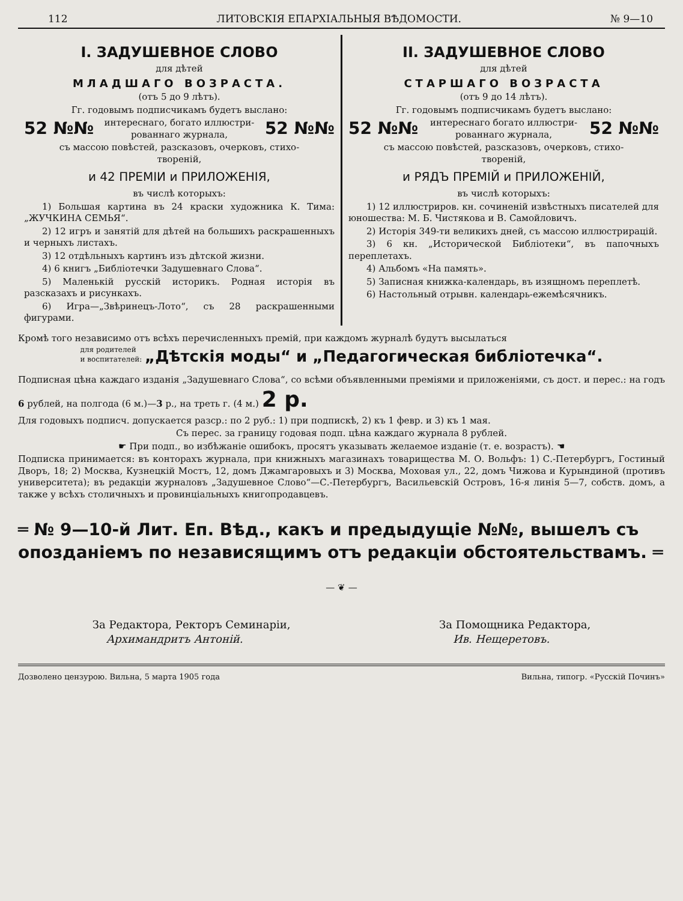112 ЛИТОВСКІЯ ЕПАРХІАЛЬНЫЯ ВѢДОМОСТИ. № 9—10
I. ЗАДУШЕВНОЕ СЛОВО
для дѣтей
МЛАДШАГО ВОЗРАСТА.
(отъ 5 до 9 лѣтъ).
Гг. годовымъ подписчикамъ будетъ выслано:
52 №№ интереснаго, богато иллюстри-
рованнаго журнала, 52 №№
съ массою повѣстей, разсказовъ, очерковъ, стихо-
твореній,
и 42 ПРЕМІИ и ПРИЛОЖЕНІЯ,
въ числѣ которыхъ:
1) Большая картина въ 24 краски художника К. Тима: „ЖУЧКИНА СЕМЬЯ“.
2) 12 игръ и занятій для дѣтей на большихъ раскрашенныхъ и черныхъ листахъ.
3) 12 отдѣльныхъ картинъ изъ дѣтской жизни.
4) 6 книгъ „Библіотечки Задушевнаго Слова“.
5) Маленькій русскій историкъ. Родная исторія въ разсказахъ и рисункахъ.
6) Игра—„Звѣринецъ-Лото“, съ 28 раскрашенными фигурами.
II. ЗАДУШЕВНОЕ СЛОВО
для дѣтей
СТАРШАГО ВОЗРАСТА
(отъ 9 до 14 лѣтъ).
Гг. годовымъ подписчикамъ будетъ выслано:
52 №№ интереснаго богато иллюстри-
рованнаго журнала, 52 №№
съ массою повѣстей, разсказовъ, очерковъ, стихо-
твореній,
и РЯДЪ ПРЕМІЙ и ПРИЛОЖЕНІЙ,
въ числѣ которыхъ:
1) 12 иллюстриров. кн. сочиненій извѣстныхъ писателей для юношества: М. Б. Чистякова и В. Самойловичъ.
2) Исторія 349-ти великихъ дней, съ массою иллюстрирацій.
3) 6 кн. „Исторической Библіотеки“, въ папочныхъ переплетахъ.
4) Альбомъ «На память».
5) Записная книжка-календарь, въ изящномъ переплетѣ.
6) Настольный отрывн. календарь-ежемѣсячникъ.
Кромѣ того независимо отъ всѣхъ перечисленныхъ премій, при каждомъ журналѣ будутъ высылаться
для родителей
и воспитателей: „Дѣтскія моды“ и „Педагогическая библіотечка“.
Подписная цѣна каждаго изданія „Задушевнаго Слова“, со всѣми объявленными преміями и приложеніями, съ дост. и перес.: на годъ 6 рублей, на полгода (6 м.)—3 р., на треть г. (4 м.) 2 р.
Для годовыхъ подписч. допускается разср.: по 2 руб.: 1) при подпискѣ, 2) къ 1 февр. и 3) къ 1 мая.
Съ перес. за границу годовая подп. цѣна каждаго журнала 8 рублей.
☛ При подп., во избѣжаніе ошибокъ, просятъ указывать желаемое изданіе (т. е. возрастъ). ☚
Подписка принимается: въ конторахъ журнала, при книжныхъ магазинахъ товарищества М. О. Вольфъ: 1) С.-Петербургъ, Гостиный Дворъ, 18; 2) Москва, Кузнецкій Мостъ, 12, домъ Джамгаровыхъ и 3) Москва, Моховая ул., 22, домъ Чижова и Курындиной (противъ университета); въ редакціи журналовъ „Задушевное Слово“—С.-Петербургъ, Васильевскій Островъ, 16-я линія 5—7, собств. домъ, а также у всѣхъ столичныхъ и провинціальныхъ книгопродавцевъ.
═ № 9—10-й Лит. Еп. Вѣд., какъ и предыдущіе №№, вышелъ съ опозданіемъ по независящимъ отъ редакціи обстоятельствамъ. ═
— ❦ —
За Редактора, Ректоръ Семинаріи,
Архимандритъ Антоній.
За Помощника Редактора,
Ив. Нещеретовъ.
Дозволено цензурою. Вильна, 5 марта 1905 года Вильна, типогр. «Русскій Починъ»